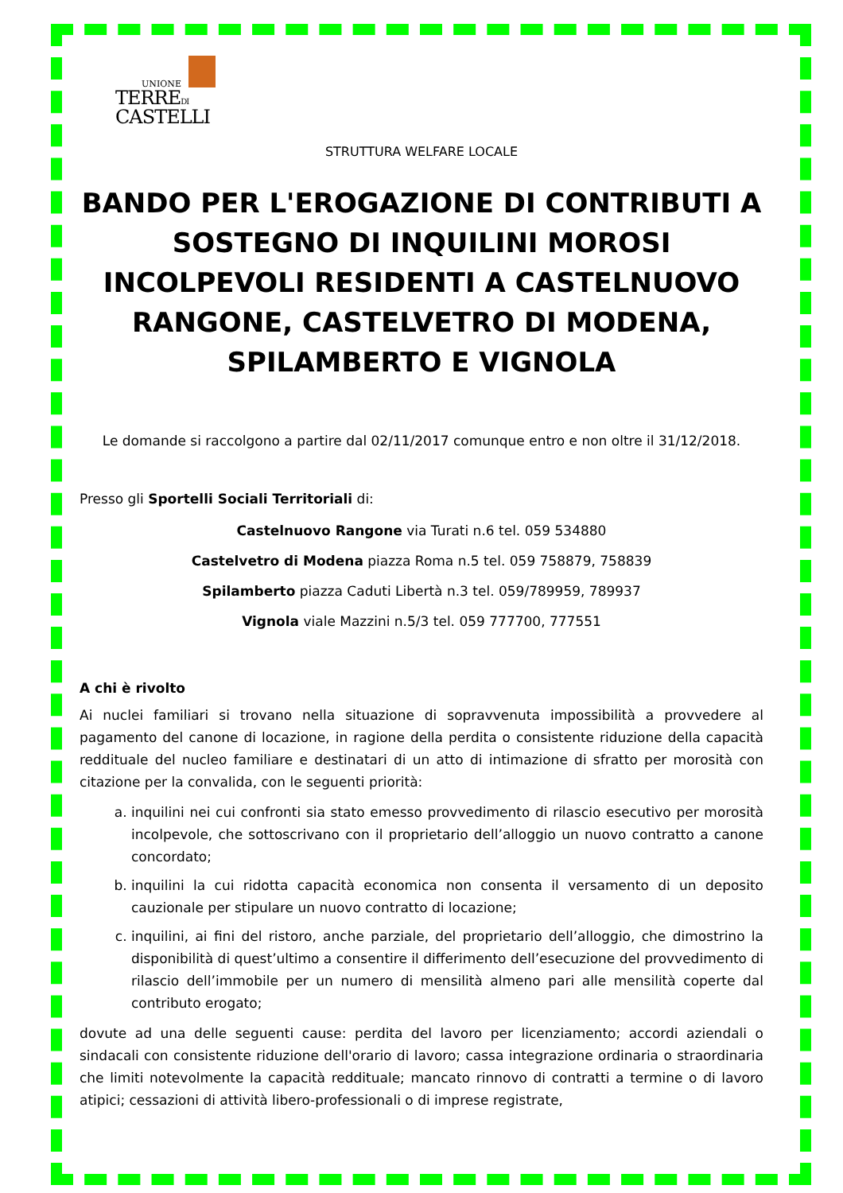UNIONE
TERREDI
CASTELLI
STRUTTURA WELFARE LOCALE
BANDO PER L'EROGAZIONE DI CONTRIBUTI A SOSTEGNO DI INQUILINI MOROSI INCOLPEVOLI RESIDENTI A CASTELNUOVO RANGONE, CASTELVETRO DI MODENA, SPILAMBERTO E VIGNOLA
Le domande si raccolgono a partire dal 02/11/2017 comunque entro e non oltre il 31/12/2018.
Presso gli Sportelli Sociali Territoriali di:
Castelnuovo Rangone via Turati n.6 tel. 059 534880
Castelvetro di Modena piazza Roma n.5 tel. 059 758879, 758839
Spilamberto piazza Caduti Libertà n.3 tel. 059/789959, 789937
Vignola viale Mazzini n.5/3 tel. 059 777700, 777551
A chi è rivolto
Ai nuclei familiari si trovano nella situazione di sopravvenuta impossibilità a provvedere al pagamento del canone di locazione, in ragione della perdita o consistente riduzione della capacità reddituale del nucleo familiare e destinatari di un atto di intimazione di sfratto per morosità con citazione per la convalida, con le seguenti priorità:
a. inquilini nei cui confronti sia stato emesso provvedimento di rilascio esecutivo per morosità incolpevole, che sottoscrivano con il proprietario dell’alloggio un nuovo contratto a canone concordato;
b. inquilini la cui ridotta capacità economica non consenta il versamento di un deposito cauzionale per stipulare un nuovo contratto di locazione;
c. inquilini, ai fini del ristoro, anche parziale, del proprietario dell’alloggio, che dimostrino la disponibilità di quest’ultimo a consentire il differimento dell’esecuzione del provvedimento di rilascio dell’immobile per un numero di mensilità almeno pari alle mensilità coperte dal contributo erogato;
dovute ad una delle seguenti cause: perdita del lavoro per licenziamento; accordi aziendali o sindacali con consistente riduzione dell'orario di lavoro; cassa integrazione ordinaria o straordinaria che limiti notevolmente la capacità reddituale; mancato rinnovo di contratti a termine o di lavoro atipici; cessazioni di attività libero-professionali o di imprese registrate,